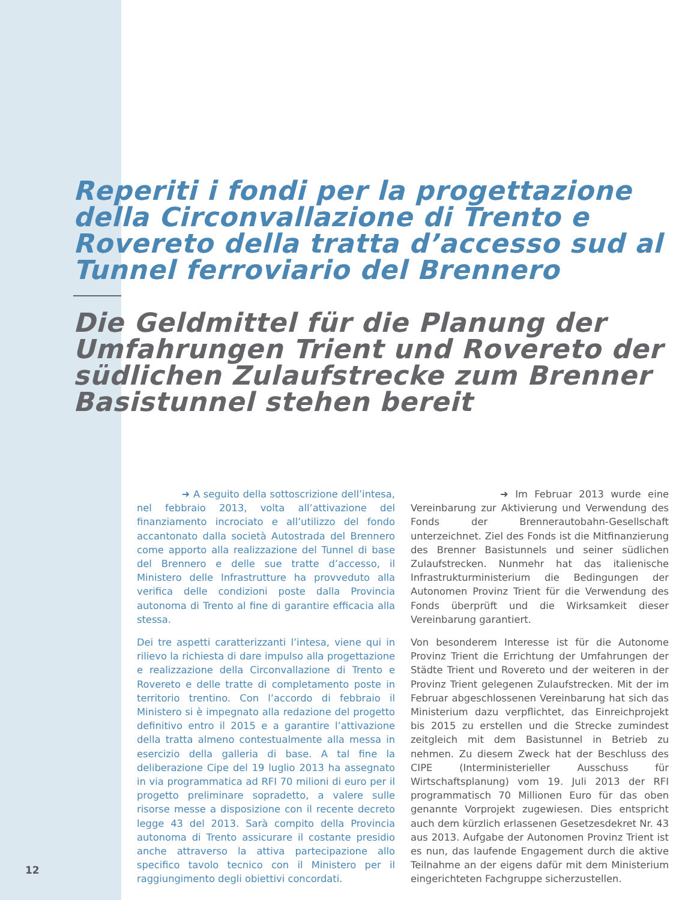Reperiti i fondi per la progettazione della Circonvallazione di Trento e Rovereto della tratta d’accesso sud al Tunnel ferroviario del Brennero
Die Geldmittel für die Planung der Umfahrungen Trient und Rovereto der südlichen Zulaufstrecke zum Brenner Basistunnel stehen bereit
➜ A seguito della sottoscrizione dell’intesa, nel febbraio 2013, volta all’attivazione del finanziamento incrociato e all’utilizzo del fondo accantonato dalla società Autostrada del Brennero come apporto alla realizzazione del Tunnel di base del Brennero e delle sue tratte d’accesso, il Ministero delle Infrastrutture ha provveduto alla verifica delle condizioni poste dalla Provincia autonoma di Trento al fine di garantire efficacia alla stessa.
Dei tre aspetti caratterizzanti l’intesa, viene qui in rilievo la richiesta di dare impulso alla progettazione e realizzazione della Circonvallazione di Trento e Rovereto e delle tratte di completamento poste in territorio trentino. Con l’accordo di febbraio il Ministero si è impegnato alla redazione del progetto definitivo entro il 2015 e a garantire l’attivazione della tratta almeno contestualmente alla messa in esercizio della galleria di base. A tal fine la deliberazione Cipe del 19 luglio 2013 ha assegnato in via programmatica ad RFI 70 milioni di euro per il progetto preliminare sopradetto, a valere sulle risorse messe a disposizione con il recente decreto legge 43 del 2013. Sarà compito della Provincia autonoma di Trento assicurare il costante presidio anche attraverso la attiva partecipazione allo specifico tavolo tecnico con il Ministero per il raggiungimento degli obiettivi concordati.
➜ Im Februar 2013 wurde eine Vereinbarung zur Aktivierung und Verwendung des Fonds der Brennerautobahn-Gesellschaft unterzeichnet. Ziel des Fonds ist die Mitfinanzierung des Brenner Basistunnels und seiner südlichen Zulaufstrecken. Nunmehr hat das italienische Infrastrukturministerium die Bedingungen der Autonomen Provinz Trient für die Verwendung des Fonds überprüft und die Wirksamkeit dieser Vereinbarung garantiert.
Von besonderem Interesse ist für die Autonome Provinz Trient die Errichtung der Umfahrungen der Städte Trient und Rovereto und der weiteren in der Provinz Trient gelegenen Zulaufstrecken. Mit der im Februar abgeschlossenen Vereinbarung hat sich das Ministerium dazu verpflichtet, das Einreichprojekt bis 2015 zu erstellen und die Strecke zumindest zeitgleich mit dem Basistunnel in Betrieb zu nehmen. Zu diesem Zweck hat der Beschluss des CIPE (Interministerieller Ausschuss für Wirtschaftsplanung) vom 19. Juli 2013 der RFI programmatisch 70 Millionen Euro für das oben genannte Vorprojekt zugewiesen. Dies entspricht auch dem kürzlich erlassenen Gesetzesdekret Nr. 43 aus 2013. Aufgabe der Autonomen Provinz Trient ist es nun, das laufende Engagement durch die aktive Teilnahme an der eigens dafür mit dem Ministerium eingerichteten Fachgruppe sicherzustellen.
12